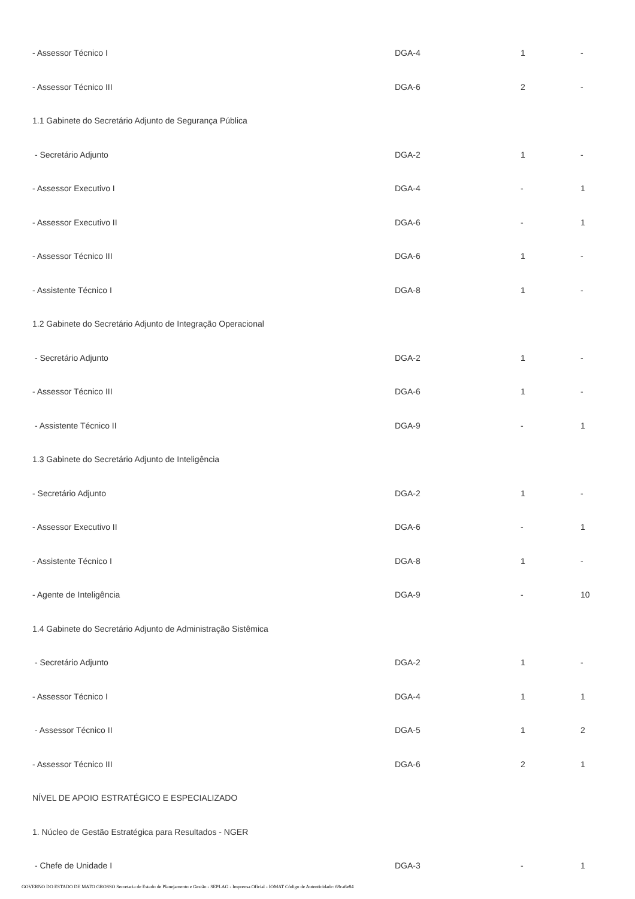| - Assessor Técnico I | DGA-4 | 1 | - |
| - Assessor Técnico III | DGA-6 | 2 | - |
| 1.1 Gabinete do Secretário Adjunto de Segurança Pública | | | |
| - Secretário Adjunto | DGA-2 | 1 | - |
| - Assessor Executivo I | DGA-4 | - | 1 |
| - Assessor Executivo II | DGA-6 | - | 1 |
| - Assessor Técnico III | DGA-6 | 1 | - |
| - Assistente Técnico I | DGA-8 | 1 | - |
| 1.2 Gabinete do Secretário Adjunto de Integração Operacional | | | |
| - Secretário Adjunto | DGA-2 | 1 | - |
| - Assessor Técnico III | DGA-6 | 1 | - |
| - Assistente Técnico II | DGA-9 | - | 1 |
| 1.3 Gabinete do Secretário Adjunto de Inteligência | | | |
| - Secretário Adjunto | DGA-2 | 1 | - |
| - Assessor Executivo II | DGA-6 | - | 1 |
| - Assistente Técnico I | DGA-8 | 1 | - |
| - Agente de Inteligência | DGA-9 | - | 10 |
| 1.4 Gabinete do Secretário Adjunto de Administração Sistêmica | | | |
| - Secretário Adjunto | DGA-2 | 1 | - |
| - Assessor Técnico I | DGA-4 | 1 | 1 |
| - Assessor Técnico II | DGA-5 | 1 | 2 |
| - Assessor Técnico III | DGA-6 | 2 | 1 |
| NÍVEL DE APOIO ESTRATÉGICO E ESPECIALIZADO | | | |
| 1. Núcleo de Gestão Estratégica para Resultados - NGER | | | |
| - Chefe de Unidade I | DGA-3 | - | 1 |
GOVERNO DO ESTADO DE MATO GROSSO Secretaria de Estado de Planejamento e Gestão - SEPLAG - Imprensa Oficial - IOMAT Código de Autenticidade: 69ca6e84